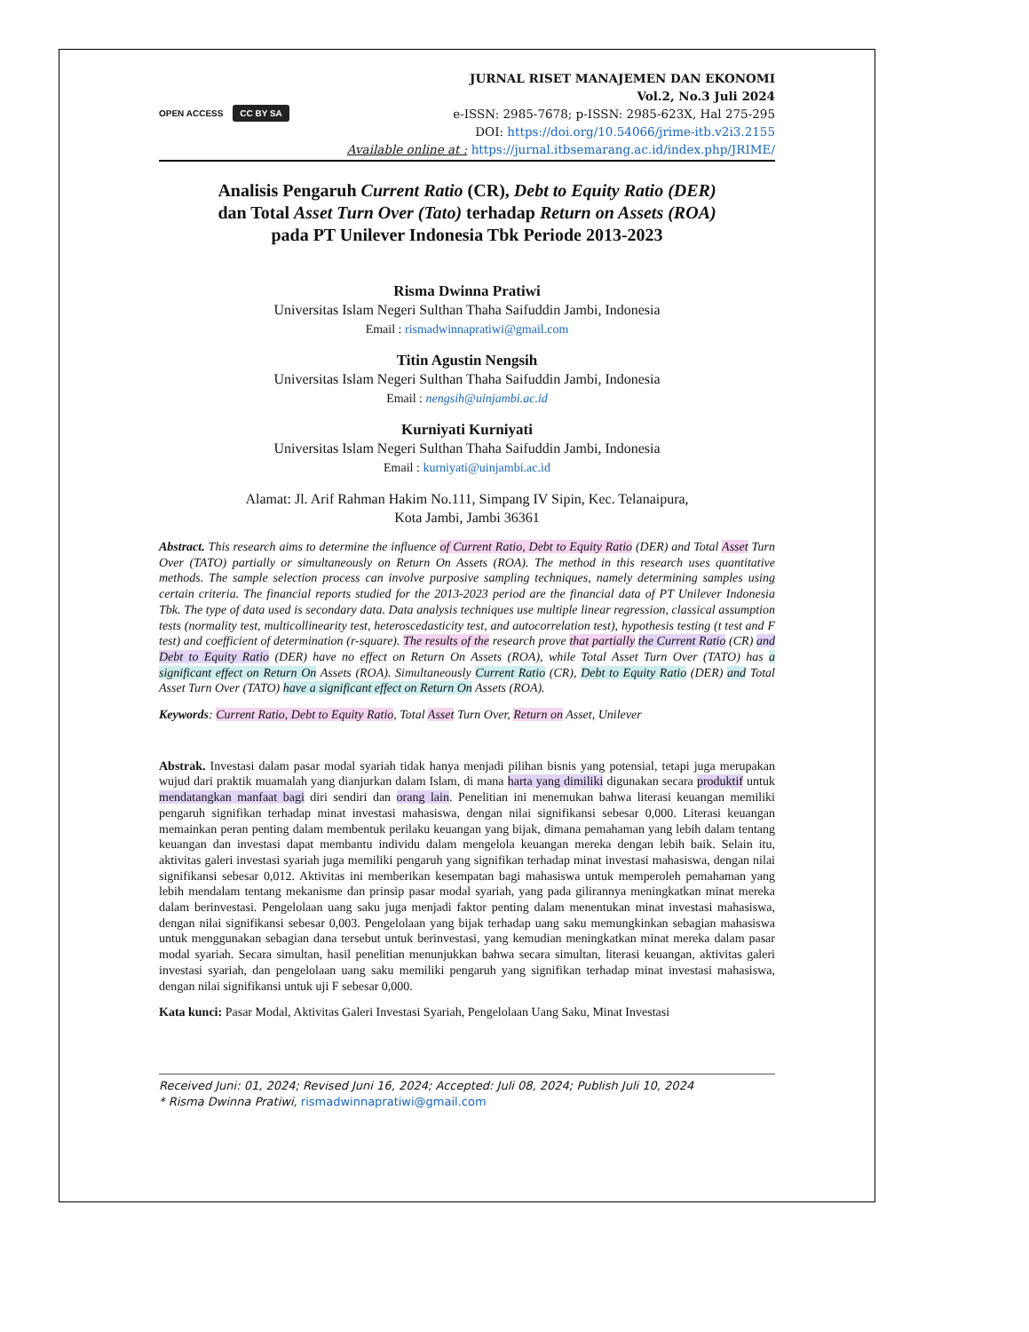OPEN ACCESS CC BY SA
JURNAL RISET MANAJEMEN DAN EKONOMI
Vol.2, No.3 Juli 2024
e-ISSN: 2985-7678; p-ISSN: 2985-623X, Hal 275-295
DOI: https://doi.org/10.54066/jrime-itb.v2i3.2155
Available online at : https://jurnal.itbsemarang.ac.id/index.php/JRIME/
Analisis Pengaruh Current Ratio (CR), Debt to Equity Ratio (DER)
dan Total Asset Turn Over (Tato) terhadap Return on Assets (ROA)
pada PT Unilever Indonesia Tbk Periode 2013-2023
Risma Dwinna Pratiwi
Universitas Islam Negeri Sulthan Thaha Saifuddin Jambi, Indonesia
Email : rismadwinnapratiwi@gmail.com
Titin Agustin Nengsih
Universitas Islam Negeri Sulthan Thaha Saifuddin Jambi, Indonesia
Email : nengsih@uinjambi.ac.id
Kurniyati Kurniyati
Universitas Islam Negeri Sulthan Thaha Saifuddin Jambi, Indonesia
Email : kurniyati@uinjambi.ac.id
Alamat: Jl. Arif Rahman Hakim No.111, Simpang IV Sipin, Kec. Telanaipura,
Kota Jambi, Jambi 36361
Abstract. This research aims to determine the influence of Current Ratio, Debt to Equity Ratio (DER) and Total Asset Turn Over (TATO) partially or simultaneously on Return On Assets (ROA). The method in this research uses quantitative methods. The sample selection process can involve purposive sampling techniques, namely determining samples using certain criteria. The financial reports studied for the 2013-2023 period are the financial data of PT Unilever Indonesia Tbk. The type of data used is secondary data. Data analysis techniques use multiple linear regression, classical assumption tests (normality test, multicollinearity test, heteroscedasticity test, and autocorrelation test), hypothesis testing (t test and F test) and coefficient of determination (r-square). The results of the research prove that partially the Current Ratio (CR) and Debt to Equity Ratio (DER) have no effect on Return On Assets (ROA), while Total Asset Turn Over (TATO) has a significant effect on Return On Assets (ROA). Simultaneously Current Ratio (CR), Debt to Equity Ratio (DER) and Total Asset Turn Over (TATO) have a significant effect on Return On Assets (ROA).
Keywords: Current Ratio, Debt to Equity Ratio, Total Asset Turn Over, Return on Asset, Unilever
Abstrak. Investasi dalam pasar modal syariah tidak hanya menjadi pilihan bisnis yang potensial, tetapi juga merupakan wujud dari praktik muamalah yang dianjurkan dalam Islam, di mana harta yang dimiliki digunakan secara produktif untuk mendatangkan manfaat bagi diri sendiri dan orang lain. Penelitian ini menemukan bahwa literasi keuangan memiliki pengaruh signifikan terhadap minat investasi mahasiswa, dengan nilai signifikansi sebesar 0,000. Literasi keuangan memainkan peran penting dalam membentuk perilaku keuangan yang bijak, dimana pemahaman yang lebih dalam tentang keuangan dan investasi dapat membantu individu dalam mengelola keuangan mereka dengan lebih baik. Selain itu, aktivitas galeri investasi syariah juga memiliki pengaruh yang signifikan terhadap minat investasi mahasiswa, dengan nilai signifikansi sebesar 0,012. Aktivitas ini memberikan kesempatan bagi mahasiswa untuk memperoleh pemahaman yang lebih mendalam tentang mekanisme dan prinsip pasar modal syariah, yang pada gilirannya meningkatkan minat mereka dalam berinvestasi. Pengelolaan uang saku juga menjadi faktor penting dalam menentukan minat investasi mahasiswa, dengan nilai signifikansi sebesar 0,003. Pengelolaan yang bijak terhadap uang saku memungkinkan sebagian mahasiswa untuk menggunakan sebagian dana tersebut untuk berinvestasi, yang kemudian meningkatkan minat mereka dalam pasar modal syariah. Secara simultan, hasil penelitian menunjukkan bahwa secara simultan, literasi keuangan, aktivitas galeri investasi syariah, dan pengelolaan uang saku memiliki pengaruh yang signifikan terhadap minat investasi mahasiswa, dengan nilai signifikansi untuk uji F sebesar 0,000.
Kata kunci: Pasar Modal, Aktivitas Galeri Investasi Syariah, Pengelolaan Uang Saku, Minat Investasi
Received Juni: 01, 2024; Revised Juni 16, 2024; Accepted: Juli 08, 2024; Publish Juli 10, 2024
* Risma Dwinna Pratiwi, rismadwinnapratiwi@gmail.com